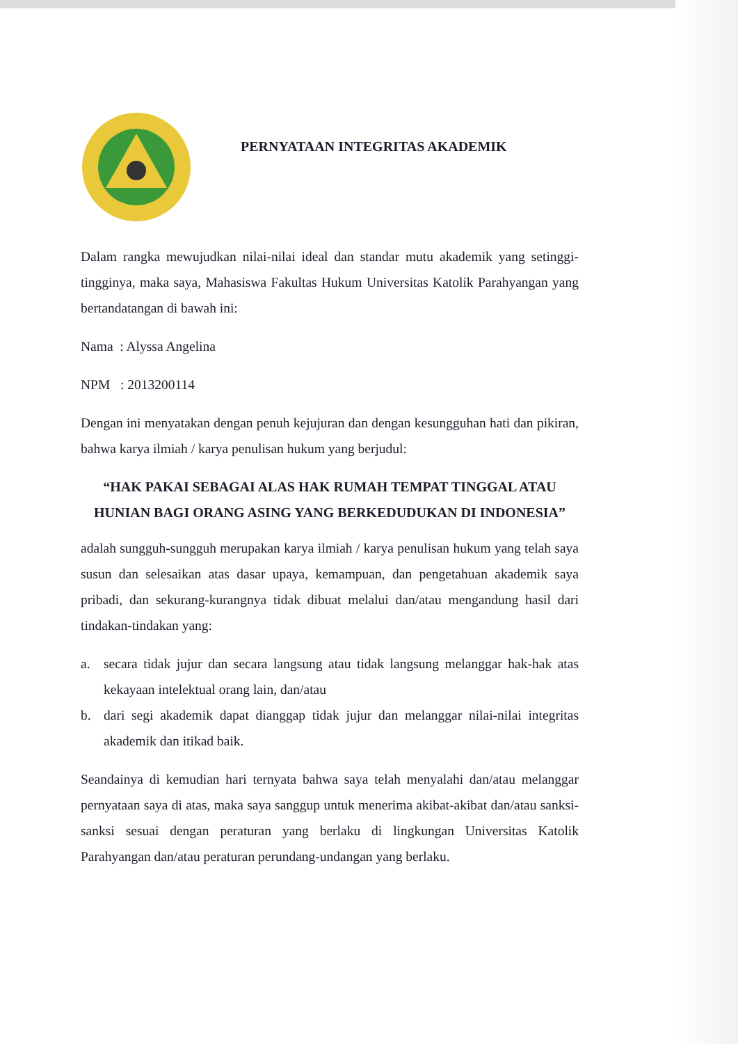PERNYATAAN INTEGRITAS AKADEMIK
Dalam rangka mewujudkan nilai-nilai ideal dan standar mutu akademik yang setinggi-tingginya, maka saya, Mahasiswa Fakultas Hukum Universitas Katolik Parahyangan yang bertandatangan di bawah ini:
Nama : Alyssa Angelina
NPM : 2013200114
Dengan ini menyatakan dengan penuh kejujuran dan dengan kesungguhan hati dan pikiran, bahwa karya ilmiah / karya penulisan hukum yang berjudul:
“HAK PAKAI SEBAGAI ALAS HAK RUMAH TEMPAT TINGGAL ATAU HUNIAN BAGI ORANG ASING YANG BERKEDUDUKAN DI INDONESIA”
adalah sungguh-sungguh merupakan karya ilmiah / karya penulisan hukum yang telah saya susun dan selesaikan atas dasar upaya, kemampuan, dan pengetahuan akademik saya pribadi, dan sekurang-kurangnya tidak dibuat melalui dan/atau mengandung hasil dari tindakan-tindakan yang:
a. secara tidak jujur dan secara langsung atau tidak langsung melanggar hak-hak atas kekayaan intelektual orang lain, dan/atau
b. dari segi akademik dapat dianggap tidak jujur dan melanggar nilai-nilai integritas akademik dan itikad baik.
Seandainya di kemudian hari ternyata bahwa saya telah menyalahi dan/atau melanggar pernyataan saya di atas, maka saya sanggup untuk menerima akibat-akibat dan/atau sanksi-sanksi sesuai dengan peraturan yang berlaku di lingkungan Universitas Katolik Parahyangan dan/atau peraturan perundang-undangan yang berlaku.